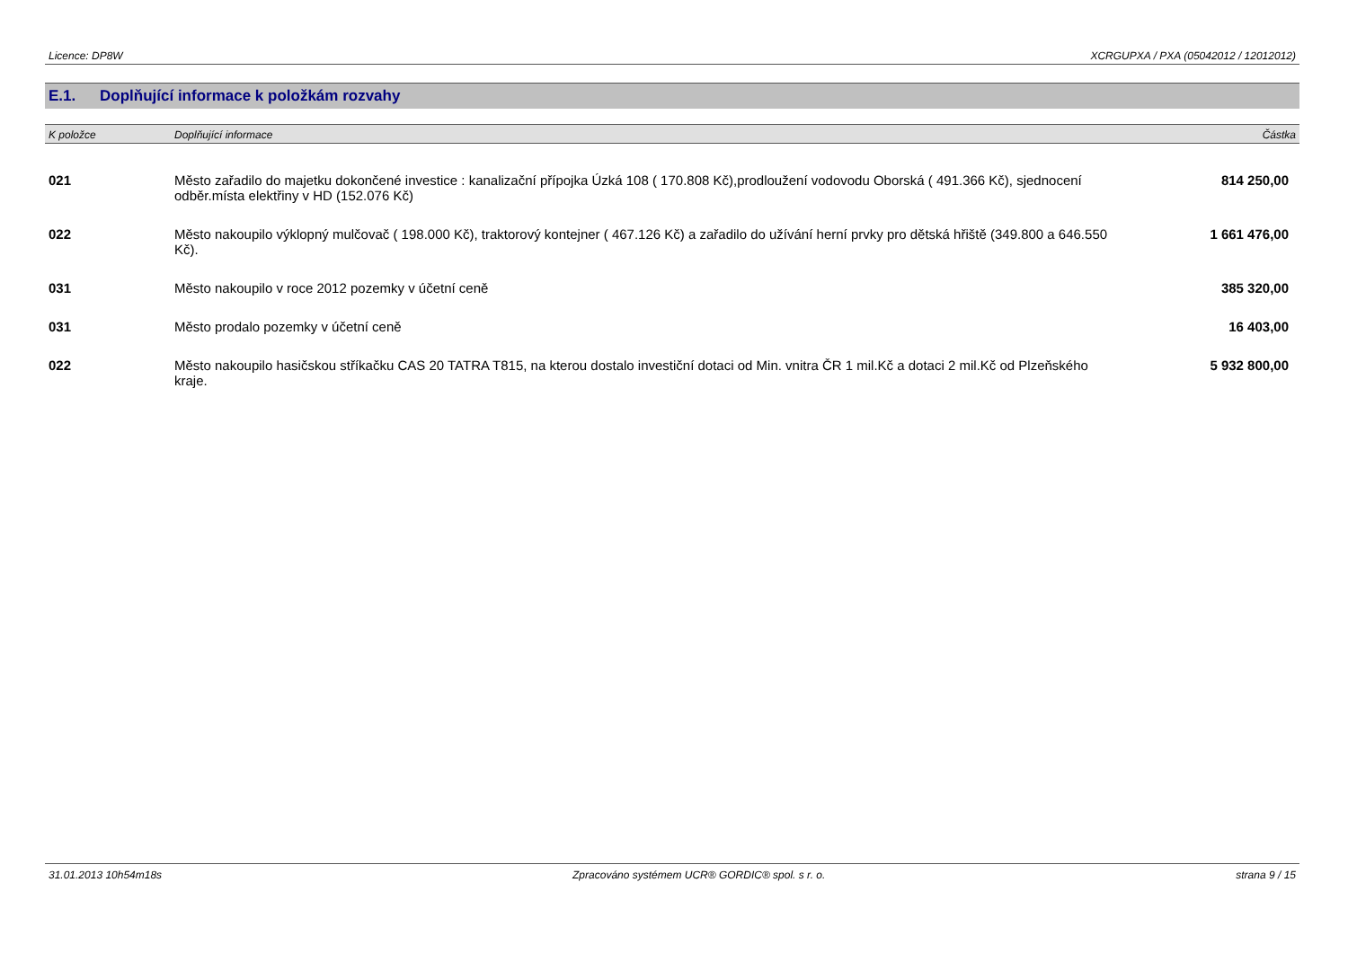Licence: DP8W XCRGUPXA / PXA (05042012 / 12012012)
E.1. Doplňující informace k položkám rozvahy
| K položce | Doplňující informace | Částka |
| --- | --- | --- |
| 021 | Město zařadilo do majetku dokončené investice : kanalizační přípojka Úzká 108 ( 170.808 Kč),prodloužení vodovodu Oborská ( 491.366 Kč), sjednocení odběr.místa elektřiny v HD (152.076 Kč) | 814 250,00 |
| 022 | Město nakoupilo výklopný mulčovač ( 198.000 Kč), traktorový kontejner ( 467.126 Kč) a zařadilo do užívání herní prvky pro dětská hřiště (349.800 a 646.550 Kč). | 1 661 476,00 |
| 031 | Město nakoupilo v roce 2012 pozemky v účetní ceně | 385 320,00 |
| 031 | Město prodalo pozemky v účetní ceně | 16 403,00 |
| 022 | Město nakoupilo hasičskou stříkačku CAS 20 TATRA T815, na kterou dostalo investiční dotaci od Min. vnitra ČR 1 mil.Kč a dotaci 2 mil.Kč od Plzeňského kraje. | 5 932 800,00 |
31.01.2013 10h54m18s Zpracováno systémem UCR® GORDIC® spol. s r. o. strana 9 / 15